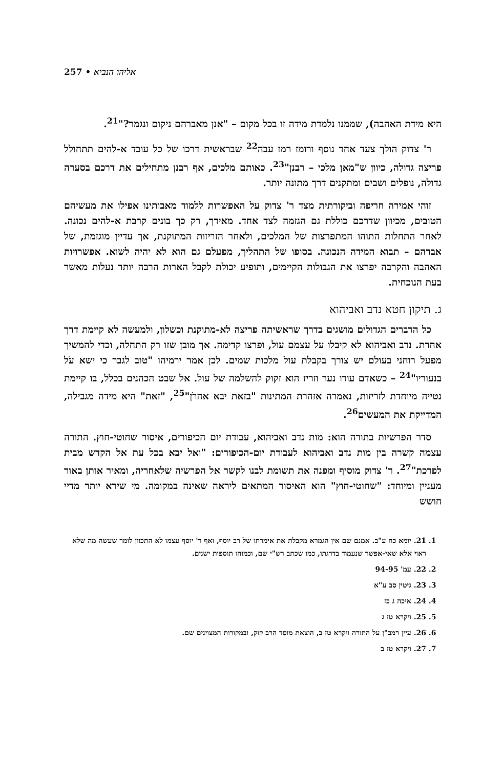257 • אליהו הנביא
היא מידת האהבה), שממנו נלמדת מידה זו בכל מקום – "אנן מאברהם ניקום ונגמר?"<sup>21</sup>.
ר' צדוק הולך צעד אחד נוסף ורומז רמז עבה<sup>22</sup> שבראשית דרכו של כל עובד א-להים תתחולל פריצה גדולה, כיוון ש"מאן מלכי – רבנן"<sup>23</sup>. כאותם מלכים, אף רבנן מתחילים את דרכם בסערה גדולה, נופלים ושבים ומתקנים דרך מתונה יותר.
זוהי אמירה חריפה וביקורתית מצד ר' צדוק על האפשרות ללמוד מאבותינו אפילו את מעשיהם הטובים, מכיוון שדרכם כוללת גם הגזמה לצד אחד. מאידך, רק כך בונים קרבת א-להים נכונה. לאחר התחלות התוהו המתפרצות של המלכים, ולאחר הזריזות המתוקנת, אך עדיין מוגזמת, של אברהם – תבוא המידה הנכונה. בסופו של התהליך, מפעלם גם הוא לא יהיה לשוא. אפשרויות האהבה והקרבה יפרצו את הגבולות הקיימים, ותופיע יכולת לקבל הארות הרבה יותר נעלות מאשר בעת הנוכחית.
ג. תיקון חטא נדב ואביהוא
כל הדברים הגדולים מושגים בדרך שראשיתה פריצה לא-מתוקנת וכשלון, ולמעשה לא קיימת דרך אחרת. נדב ואביהוא לא קיבלו על עצמם עול, ופרצו קדימה. אך מובן שזו רק התחלה, וכדי להמשיך מפעל רוחני בעולם יש צורך בקבלת עול מלכות שמים. לכן אמר ירמיהו "טוב לגבר כי ישא עֹל בנעוריו"<sup>24</sup> – כשאדם עודו נער וזריז הוא זקוק להשלמה של עול. אל שבט הכהנים בכלל, בו קיימת נטייה מיוחדת לזריזות, נאמרה אזהרת המתינות "בזאת יבא אהרֹן"<sup>25</sup>, "זאת" היא מידה מגבילה, המדייקת את המעשים<sup>26</sup>.
סדר הפרשיות בתורה הוא: מות נדב ואביהוא, עבודת יום הכיפורים, איסור שחוטי-חוץ. התורה עצמה קשרה בין מות נדב ואביהוא לעבודת יום-הכיפורים: "ואל יבא בכל עת אל הקדש מבית לפרכת"<sup>27</sup>. ר' צדוק מוסיף ומפנה את תשומת לבנו לקשר אל הפרשיה שלאחריה, ומאיר אותן באור מעניין ומיוחד: "שחוטי-חוץ" הוא האיסור המתאים ליראה שאינה במקומה. מי שירא יותר מדיי חושש
1. 21. יומא כח ע"ב. אמנם שם אין הגמרא מקבלת את אימרתו של רב יוסף, ואף ר' יוסף עצמו לא התכוון לומר שעשה מה שלא ראוי אלא שאי-אפשר שנעמוד בדרגתו, כמו שכתב רש"י שם, וכמוהו תוספות ישנים.
2. 22. עמ' 94-95
3. 23. גיטין סב ע"א
4. 24. איכה ג כז
5. 25. ויקרא טז ג
6. 26. עיין רמב"ן על התורה ויקרא טז ב, הוצאת מוסד הרב קוק, ובמקורות המצוינים שם.
7. 27. ויקרא טז ב